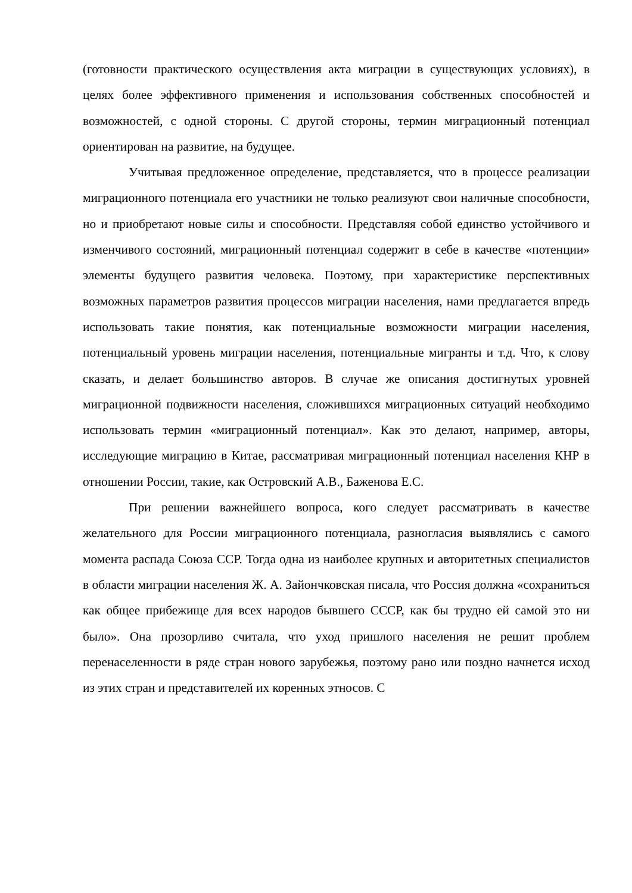(готовности практического осуществления акта миграции в существующих условиях), в целях более эффективного применения и использования собственных способностей и возможностей, с одной стороны. С другой стороны, термин миграционный потенциал ориентирован на развитие, на будущее.
Учитывая предложенное определение, представляется, что в процессе реализации миграционного потенциала его участники не только реализуют свои наличные способности, но и приобретают новые силы и способности. Представляя собой единство устойчивого и изменчивого состояний, миграционный потенциал содержит в себе в качестве «потенции» элементы будущего развития человека. Поэтому, при характеристике перспективных возможных параметров развития процессов миграции населения, нами предлагается впредь использовать такие понятия, как потенциальные возможности миграции населения, потенциальный уровень миграции населения, потенциальные мигранты и т.д. Что, к слову сказать, и делает большинство авторов. В случае же описания достигнутых уровней миграционной подвижности населения, сложившихся миграционных ситуаций необходимо использовать термин «миграционный потенциал». Как это делают, например, авторы, исследующие миграцию в Китае, рассматривая миграционный потенциал населения КНР в отношении России, такие, как Островский А.В., Баженова Е.С.
При решении важнейшего вопроса, кого следует рассматривать в качестве желательного для России миграционного потенциала, разногласия выявлялись с самого момента распада Союза ССР. Тогда одна из наиболее крупных и авторитетных специалистов в области миграции населения Ж. А. Зайончковская писала, что Россия должна «сохраниться как общее прибежище для всех народов бывшего СССР, как бы трудно ей самой это ни было». Она прозорливо считала, что уход пришлого населения не решит проблем перенаселенности в ряде стран нового зарубежья, поэтому рано или поздно начнется исход из этих стран и представителей их коренных этносов. С